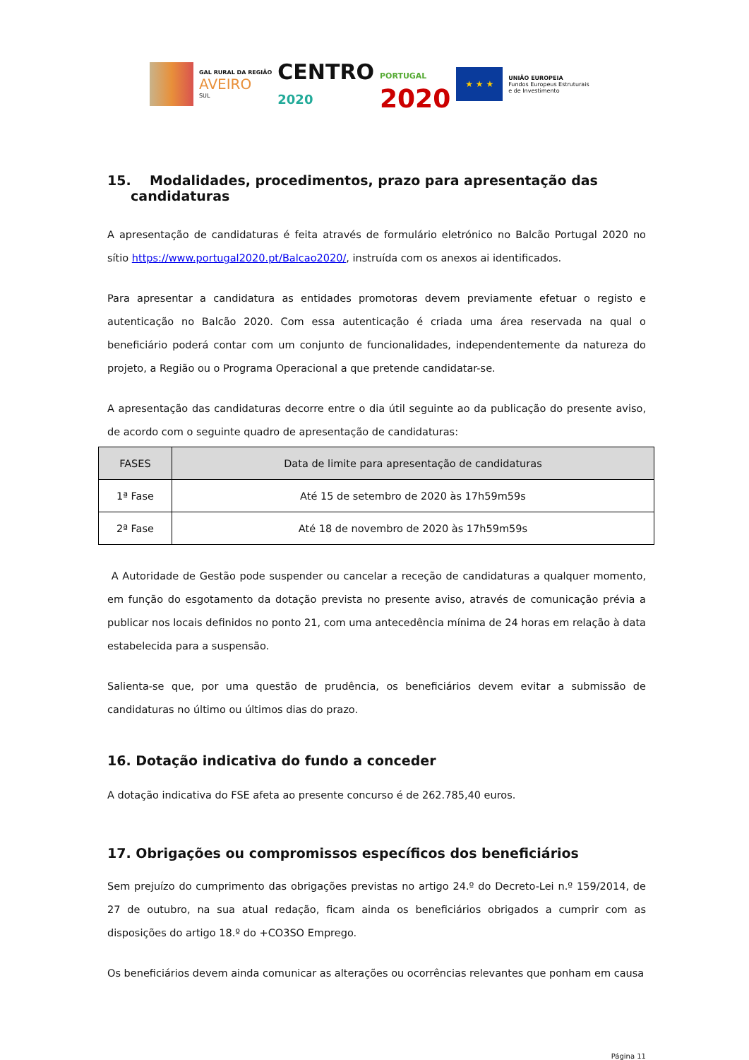GAL RURAL DA REGIÃO
AVEIRO
SUL
CENTRO
2020
PORTUGAL
2020
★ ★ ★
UNIÃO EUROPEIA
Fundos Europeus Estruturais
e de Investimento
15. Modalidades, procedimentos, prazo para apresentação das
candidaturas
A apresentação de candidaturas é feita através de formulário eletrónico no Balcão Portugal 2020 no sítio https://www.portugal2020.pt/Balcao2020/, instruída com os anexos ai identificados.
Para apresentar a candidatura as entidades promotoras devem previamente efetuar o registo e autenticação no Balcão 2020. Com essa autenticação é criada uma área reservada na qual o beneficiário poderá contar com um conjunto de funcionalidades, independentemente da natureza do projeto, a Região ou o Programa Operacional a que pretende candidatar-se.
A apresentação das candidaturas decorre entre o dia útil seguinte ao da publicação do presente aviso, de acordo com o seguinte quadro de apresentação de candidaturas:
| FASES | Data de limite para apresentação de candidaturas |
| --- | --- |
| 1ª Fase | Até 15 de setembro de 2020 às 17h59m59s |
| 2ª Fase | Até 18 de novembro de 2020 às 17h59m59s |
A Autoridade de Gestão pode suspender ou cancelar a receção de candidaturas a qualquer momento, em função do esgotamento da dotação prevista no presente aviso, através de comunicação prévia a publicar nos locais definidos no ponto 21, com uma antecedência mínima de 24 horas em relação à data estabelecida para a suspensão.
Salienta-se que, por uma questão de prudência, os beneficiários devem evitar a submissão de candidaturas no último ou últimos dias do prazo.
16. Dotação indicativa do fundo a conceder
A dotação indicativa do FSE afeta ao presente concurso é de 262.785,40 euros.
17. Obrigações ou compromissos específicos dos beneficiários
Sem prejuízo do cumprimento das obrigações previstas no artigo 24.º do Decreto-Lei n.º 159/2014, de 27 de outubro, na sua atual redação, ficam ainda os beneficiários obrigados a cumprir com as disposições do artigo 18.º do +CO3SO Emprego.
Os beneficiários devem ainda comunicar as alterações ou ocorrências relevantes que ponham em causa
Página 11